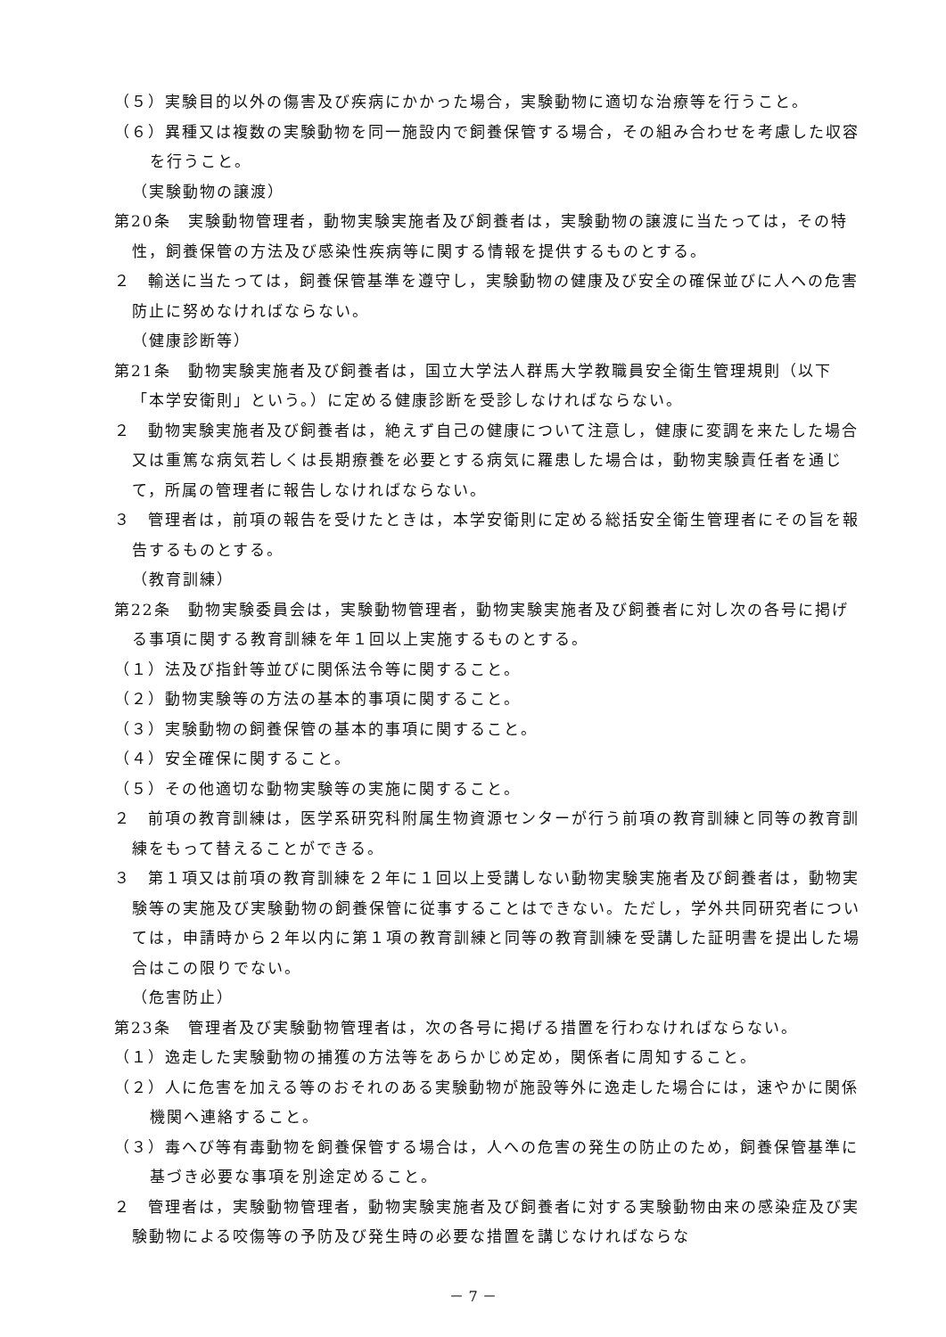（５）実験目的以外の傷害及び疾病にかかった場合，実験動物に適切な治療等を行うこと。
（６）異種又は複数の実験動物を同一施設内で飼養保管する場合，その組み合わせを考慮した収容を行うこと。
（実験動物の譲渡）
第20条　実験動物管理者，動物実験実施者及び飼養者は，実験動物の譲渡に当たっては，その特性，飼養保管の方法及び感染性疾病等に関する情報を提供するものとする。
２　輸送に当たっては，飼養保管基準を遵守し，実験動物の健康及び安全の確保並びに人への危害防止に努めなければならない。
（健康診断等）
第21条　動物実験実施者及び飼養者は，国立大学法人群馬大学教職員安全衛生管理規則（以下「本学安衛則」という。）に定める健康診断を受診しなければならない。
２　動物実験実施者及び飼養者は，絶えず自己の健康について注意し，健康に変調を来たした場合又は重篤な病気若しくは長期療養を必要とする病気に羅患した場合は，動物実験責任者を通じて，所属の管理者に報告しなければならない。
３　管理者は，前項の報告を受けたときは，本学安衛則に定める総括安全衛生管理者にその旨を報告するものとする。
（教育訓練）
第22条　動物実験委員会は，実験動物管理者，動物実験実施者及び飼養者に対し次の各号に掲げる事項に関する教育訓練を年１回以上実施するものとする。
（１）法及び指針等並びに関係法令等に関すること。
（２）動物実験等の方法の基本的事項に関すること。
（３）実験動物の飼養保管の基本的事項に関すること。
（４）安全確保に関すること。
（５）その他適切な動物実験等の実施に関すること。
２　前項の教育訓練は，医学系研究科附属生物資源センターが行う前項の教育訓練と同等の教育訓練をもって替えることができる。
３　第１項又は前項の教育訓練を２年に１回以上受講しない動物実験実施者及び飼養者は，動物実験等の実施及び実験動物の飼養保管に従事することはできない。ただし，学外共同研究者については，申請時から２年以内に第１項の教育訓練と同等の教育訓練を受講した証明書を提出した場合はこの限りでない。
（危害防止）
第23条　管理者及び実験動物管理者は，次の各号に掲げる措置を行わなければならない。
（１）逸走した実験動物の捕獲の方法等をあらかじめ定め，関係者に周知すること。
（２）人に危害を加える等のおそれのある実験動物が施設等外に逸走した場合には，速やかに関係機関へ連絡すること。
（３）毒へび等有毒動物を飼養保管する場合は，人への危害の発生の防止のため，飼養保管基準に基づき必要な事項を別途定めること。
２　管理者は，実験動物管理者，動物実験実施者及び飼養者に対する実験動物由来の感染症及び実験動物による咬傷等の予防及び発生時の必要な措置を講じなければならな
－ 7 －